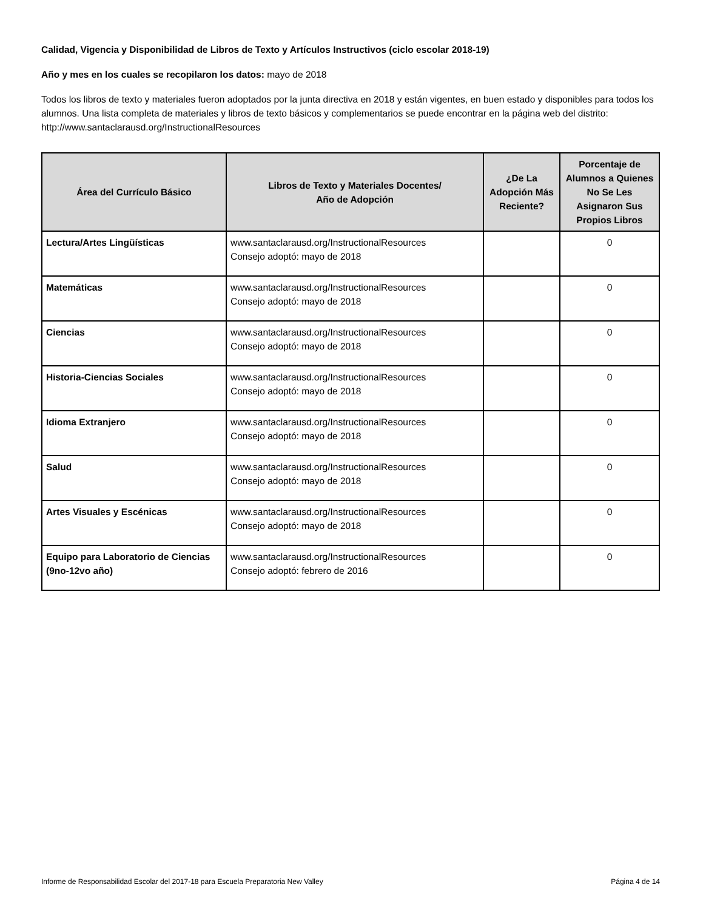Calidad, Vigencia y Disponibilidad de Libros de Texto y Artículos Instructivos (ciclo escolar 2018-19)
Año y mes en los cuales se recopilaron los datos: mayo de 2018
Todos los libros de texto y materiales fueron adoptados por la junta directiva en 2018 y están vigentes, en buen estado y disponibles para todos los alumnos. Una lista completa de materiales y libros de texto básicos y complementarios se puede encontrar en la página web del distrito: http://www.santaclarausd.org/InstructionalResources
| Área del Currículo Básico | Libros de Texto y Materiales Docentes/ Año de Adopción | ¿De La Adopción Más Reciente? | Porcentaje de Alumnos a Quienes No Se Les Asignaron Sus Propios Libros |
| --- | --- | --- | --- |
| Lectura/Artes Lingüísticas | www.santaclarausd.org/InstructionalResources Consejo adoptó: mayo de 2018 | | 0 |
| Matemáticas | www.santaclarausd.org/InstructionalResources Consejo adoptó: mayo de 2018 | | 0 |
| Ciencias | www.santaclarausd.org/InstructionalResources Consejo adoptó: mayo de 2018 | | 0 |
| Historia-Ciencias Sociales | www.santaclarausd.org/InstructionalResources Consejo adoptó: mayo de 2018 | | 0 |
| Idioma Extranjero | www.santaclarausd.org/InstructionalResources Consejo adoptó: mayo de 2018 | | 0 |
| Salud | www.santaclarausd.org/InstructionalResources Consejo adoptó: mayo de 2018 | | 0 |
| Artes Visuales y Escénicas | www.santaclarausd.org/InstructionalResources Consejo adoptó: mayo de 2018 | | 0 |
| Equipo para Laboratorio de Ciencias (9no-12vo año) | www.santaclarausd.org/InstructionalResources Consejo adoptó: febrero de 2016 | | 0 |
Informe de Responsabilidad Escolar del 2017-18 para Escuela Preparatoria New Valley Página 4 de 14